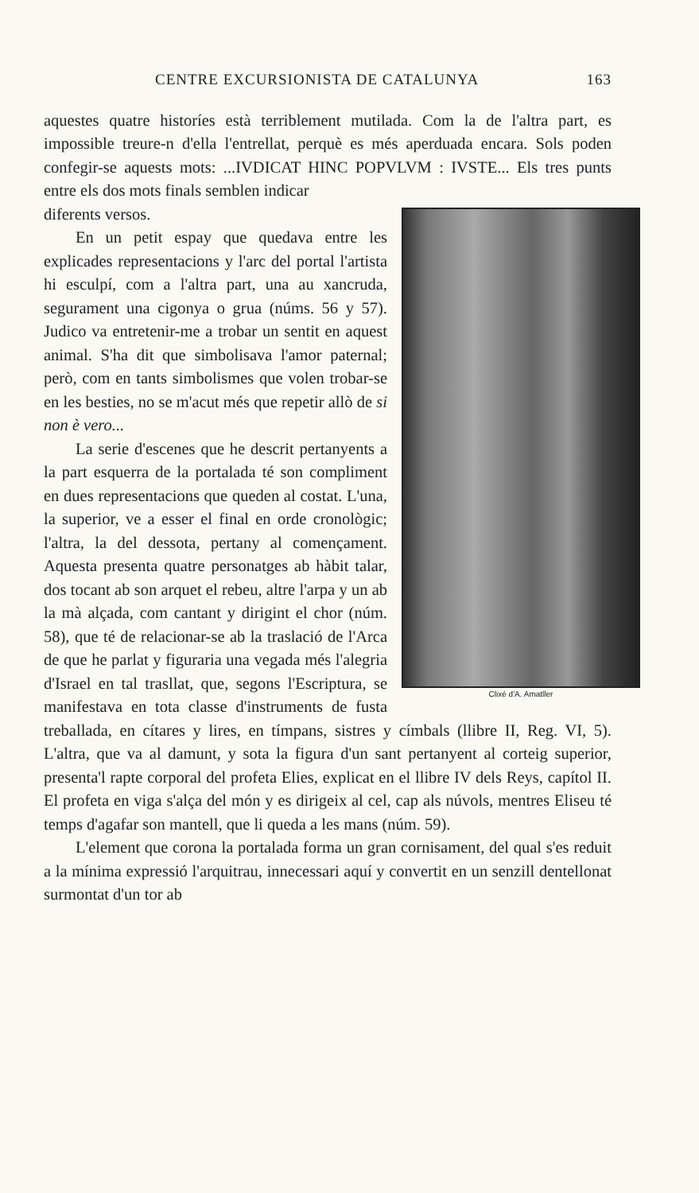CENTRE EXCURSIONISTA DE CATALUNYA 163
aquestes quatre historíes està terriblement mutilada. Com la de l'altra part, es impossible treure-n d'ella l'entrellat, perquè es més aperduada encara. Sols poden confegir-se aquests mots: ...IVDICAT HINC POPVLVM : IVSTE... Els tres punts entre els dos mots finals semblen indicar
Clixé d'A. Amatller
diferents versos.
En un petit espay que quedava entre les explicades representacions y l'arc del portal l'artista hi esculpí, com a l'altra part, una au xancruda, segurament una cigonya o grua (núms. 56 y 57). Judico va entretenir-me a trobar un sentit en aquest animal. S'ha dit que simbolisava l'amor paternal; però, com en tants simbolismes que volen trobar-se en les besties, no se m'acut més que repetir allò de si non è vero...
La serie d'escenes que he descrit pertanyents a la part esquerra de la portalada té son compliment en dues representacions que queden al costat. L'una, la superior, ve a esser el final en orde cronològic; l'altra, la del dessota, pertany al començament. Aquesta presenta quatre personatges ab hàbit talar, dos tocant ab son arquet el rebeu, altre l'arpa y un ab la mà alçada, com cantant y dirigint el chor (núm. 58), que té de relacionar-se ab la traslació de l'Arca de que he parlat y figuraria una vegada més l'alegria d'Israel en tal trasllat, que, segons l'Escriptura, se manifestava en tota classe d'instruments de fusta treballada, en cítares y lires, en tímpans, sistres y címbals (llibre II, Reg. VI, 5). L'altra, que va al damunt, y sota la figura d'un sant pertanyent al corteig superior, presenta'l rapte corporal del profeta Elies, explicat en el llibre IV dels Reys, capítol II. El profeta en viga s'alça del món y es dirigeix al cel, cap als núvols, mentres Eliseu té temps d'agafar son mantell, que li queda a les mans (núm. 59).
L'element que corona la portalada forma un gran cornisament, del qual s'es reduit a la mínima expressió l'arquitrau, innecessari aquí y convertit en un senzill dentellonat surmontat d'un tor ab